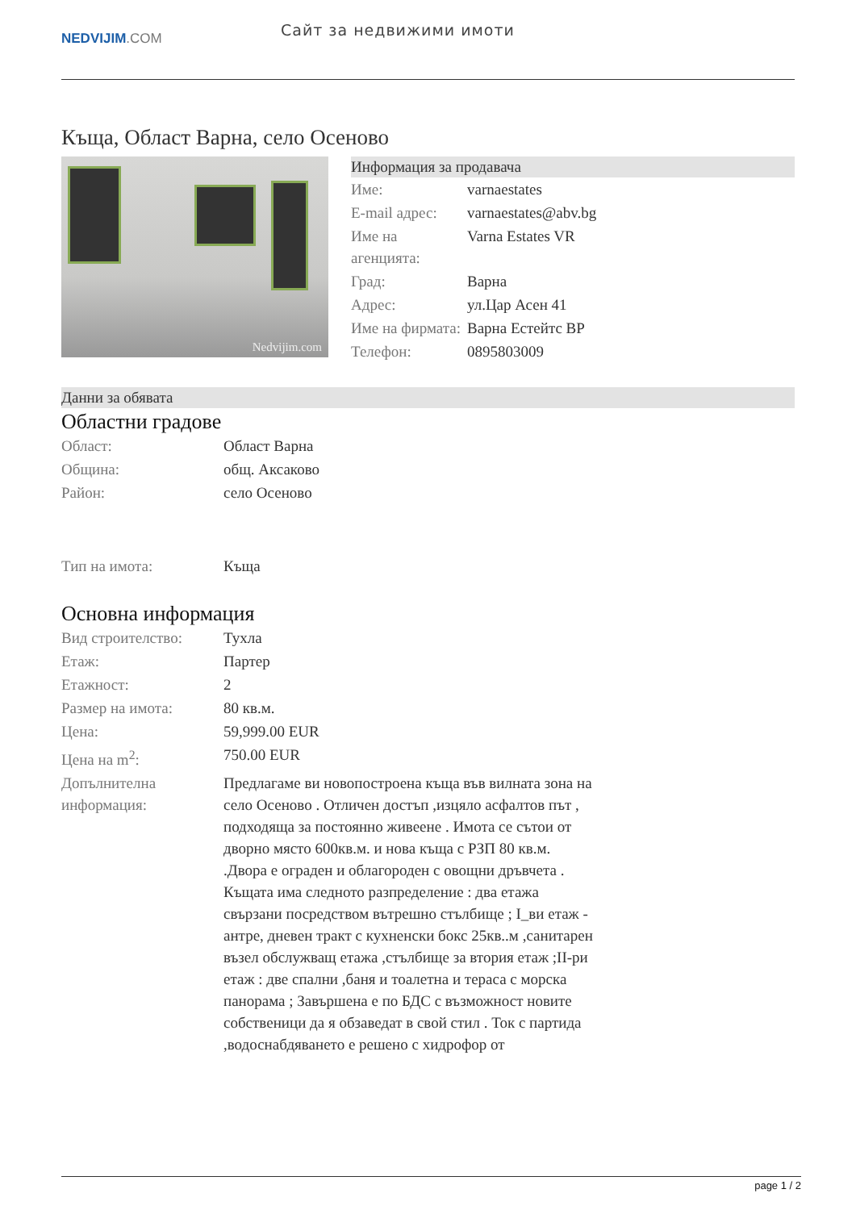NEDVIJIM.COM
Сайт за недвижими имоти
Къща, Област Варна, село Осеново
Nedvijim.com
Информация за продавача
| Име: | varnaestates |
| E-mail адрес: | varnaestates@abv.bg |
| Име на агенцията: | Varna Estates VR |
| Град: | Варна |
| Адрес: | ул.Цар Асен 41 |
| Име на фирмата: | Варна Естейтс ВР |
| Телефон: | 0895803009 |
Данни за обявата
Областни градове
| Област: | Област Варна |
| Община: | общ. Аксаково |
| Район: | село Осеново |
| Тип на имота: | Къща |
Основна информация
| Вид строителство: | Тухла |
| Етаж: | Партер |
| Етажност: | 2 |
| Размер на имота: | 80 кв.м. |
| Цена: | 59,999.00 EUR |
| Цена на m<sup>2</sup>: | 750.00 EUR |
| Допълнителна информация: | Предлагаме ви новопостроена къща във вилната зона на село Осеново . Отличен достъп ,изцяло асфалтов път , подходяща за постоянно живеене . Имота се сътои от дворно място 600кв.м. и нова къща с РЗП 80 кв.м. .Двора е ограден и облагороден с овощни дръвчета . Къщата има следното разпределение : два етажа свързани посредством вътрешно стълбище ; I_ви етаж - антре, дневен тракт с кухненски бокс 25кв..м ,санитарен възел обслужващ етажа ,стълбище за втория етаж ;II-ри етаж : две спални ,баня и тоалетна и тераса с морска панорама ; Завършена е по БДС с възможност новите собственици да я обзаведат в свой стил . Ток с партида ,водоснабдяването е решено с хидрофор от |
page 1 / 2